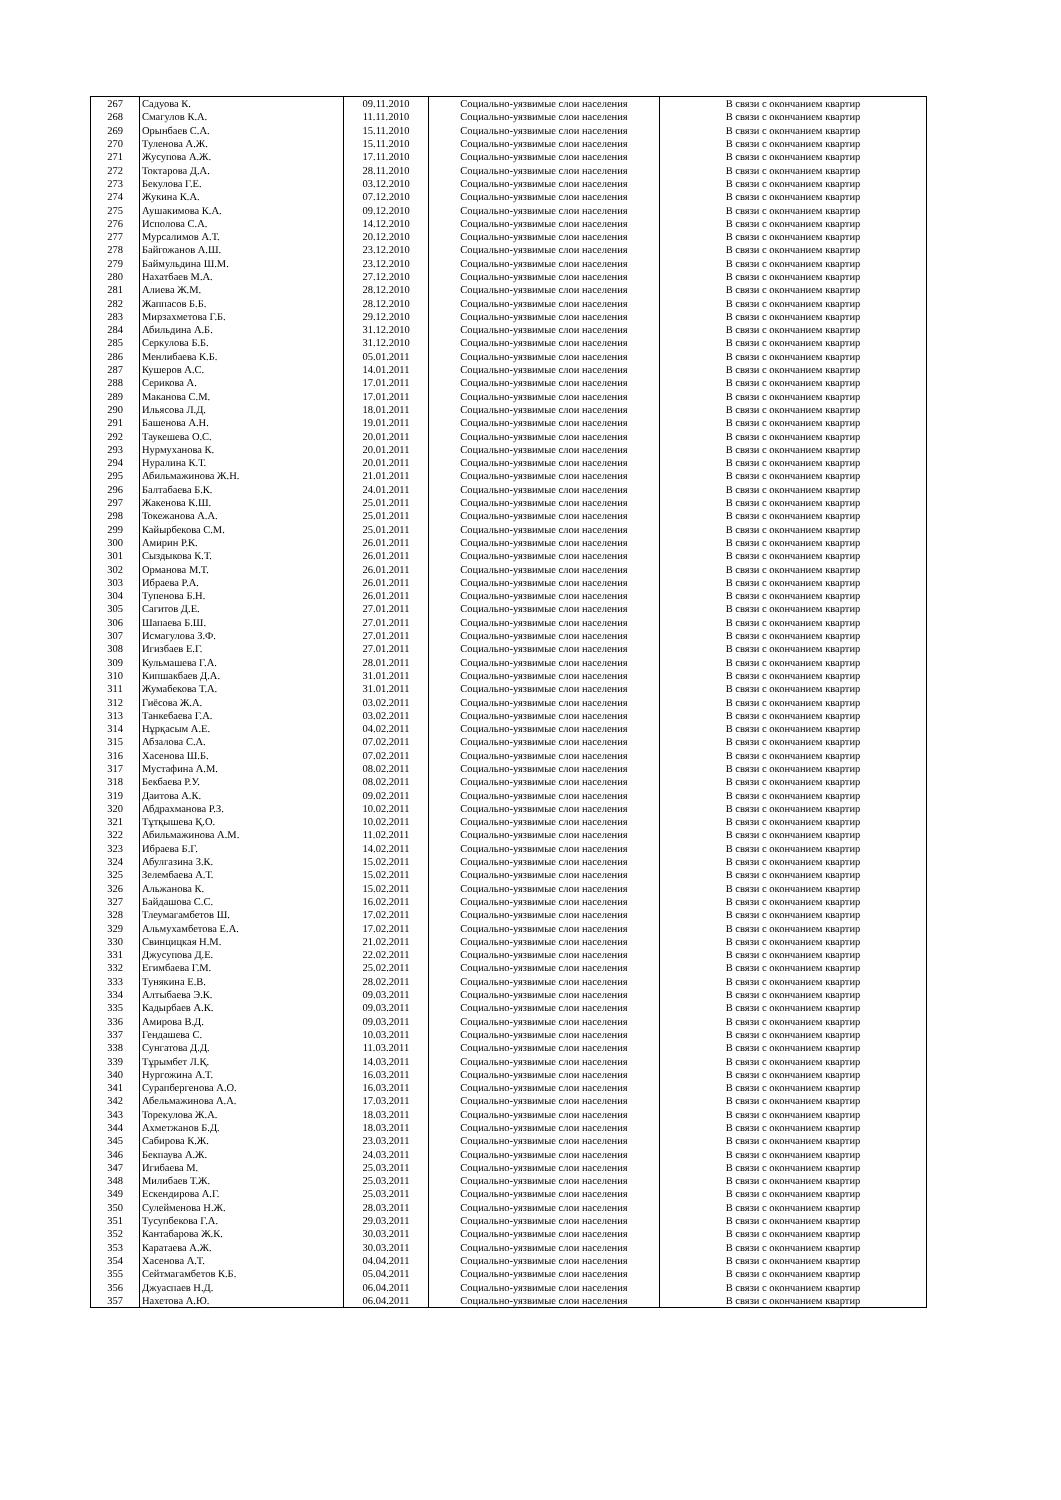| 267 | Садуова К. | 09.11.2010 | Социально-уязвимые слои населения | В связи с окончанием квартир |
| 268 | Смагулов К.А. | 11.11.2010 | Социально-уязвимые слои населения | В связи с окончанием квартир |
| 269 | Орынбаев С.А. | 15.11.2010 | Социально-уязвимые слои населения | В связи с окончанием квартир |
| 270 | Туленова А.Ж. | 15.11.2010 | Социально-уязвимые слои населения | В связи с окончанием квартир |
| 271 | Жусупова А.Ж. | 17.11.2010 | Социально-уязвимые слои населения | В связи с окончанием квартир |
| 272 | Токтарова Д.А. | 28.11.2010 | Социально-уязвимые слои населения | В связи с окончанием квартир |
| 273 | Бекулова Г.Е. | 03.12.2010 | Социально-уязвимые слои населения | В связи с окончанием квартир |
| 274 | Жукина К.А. | 07.12.2010 | Социально-уязвимые слои населения | В связи с окончанием квартир |
| 275 | Аушакимова К.А. | 09.12.2010 | Социально-уязвимые слои населения | В связи с окончанием квартир |
| 276 | Исполова С.А. | 14.12.2010 | Социально-уязвимые слои населения | В связи с окончанием квартир |
| 277 | Мурсалимов А.Т. | 20.12.2010 | Социально-уязвимые слои населения | В связи с окончанием квартир |
| 278 | Байгожанов А.Ш. | 23.12.2010 | Социально-уязвимые слои населения | В связи с окончанием квартир |
| 279 | Баймульдина Ш.М. | 23.12.2010 | Социально-уязвимые слои населения | В связи с окончанием квартир |
| 280 | Нахатбаев М.А. | 27.12.2010 | Социально-уязвимые слои населения | В связи с окончанием квартир |
| 281 | Алиева Ж.М. | 28.12.2010 | Социально-уязвимые слои населения | В связи с окончанием квартир |
| 282 | Жаппасов Б.Б. | 28.12.2010 | Социально-уязвимые слои населения | В связи с окончанием квартир |
| 283 | Мирзахметова Г.Б. | 29.12.2010 | Социально-уязвимые слои населения | В связи с окончанием квартир |
| 284 | Абильдина А.Б. | 31.12.2010 | Социально-уязвимые слои населения | В связи с окончанием квартир |
| 285 | Серкулова Б.Б. | 31.12.2010 | Социально-уязвимые слои населения | В связи с окончанием квартир |
| 286 | Менлибаева К.Б. | 05.01.2011 | Социально-уязвимые слои населения | В связи с окончанием квартир |
| 287 | Кушеров А.С. | 14.01.2011 | Социально-уязвимые слои населения | В связи с окончанием квартир |
| 288 | Серикова А. | 17.01.2011 | Социально-уязвимые слои населения | В связи с окончанием квартир |
| 289 | Маканова С.М. | 17.01.2011 | Социально-уязвимые слои населения | В связи с окончанием квартир |
| 290 | Ильясова Л.Д. | 18.01.2011 | Социально-уязвимые слои населения | В связи с окончанием квартир |
| 291 | Башенова А.Н. | 19.01.2011 | Социально-уязвимые слои населения | В связи с окончанием квартир |
| 292 | Таукешева О.С. | 20.01.2011 | Социально-уязвимые слои населения | В связи с окончанием квартир |
| 293 | Нурмуханова К. | 20.01.2011 | Социально-уязвимые слои населения | В связи с окончанием квартир |
| 294 | Нуралина К.Т. | 20.01.2011 | Социально-уязвимые слои населения | В связи с окончанием квартир |
| 295 | Абильмажинова Ж.Н. | 21.01.2011 | Социально-уязвимые слои населения | В связи с окончанием квартир |
| 296 | Балтабаева Б.К. | 24.01.2011 | Социально-уязвимые слои населения | В связи с окончанием квартир |
| 297 | Жакенова К.Ш. | 25.01.2011 | Социально-уязвимые слои населения | В связи с окончанием квартир |
| 298 | Токежанова А.А. | 25.01.2011 | Социально-уязвимые слои населения | В связи с окончанием квартир |
| 299 | Кайырбекова С.М. | 25.01.2011 | Социально-уязвимые слои населения | В связи с окончанием квартир |
| 300 | Амирин Р.К. | 26.01.2011 | Социально-уязвимые слои населения | В связи с окончанием квартир |
| 301 | Сыздыкова К.Т. | 26.01.2011 | Социально-уязвимые слои населения | В связи с окончанием квартир |
| 302 | Орманова М.Т. | 26.01.2011 | Социально-уязвимые слои населения | В связи с окончанием квартир |
| 303 | Ибраева Р.А. | 26.01.2011 | Социально-уязвимые слои населения | В связи с окончанием квартир |
| 304 | Тупенова Б.Н. | 26.01.2011 | Социально-уязвимые слои населения | В связи с окончанием квартир |
| 305 | Сагитов Д.Е. | 27.01.2011 | Социально-уязвимые слои населения | В связи с окончанием квартир |
| 306 | Шапаева Б.Ш. | 27.01.2011 | Социально-уязвимые слои населения | В связи с окончанием квартир |
| 307 | Исмагулова З.Ф. | 27.01.2011 | Социально-уязвимые слои населения | В связи с окончанием квартир |
| 308 | Игизбаев Е.Г. | 27.01.2011 | Социально-уязвимые слои населения | В связи с окончанием квартир |
| 309 | Кульмашева Г.А. | 28.01.2011 | Социально-уязвимые слои населения | В связи с окончанием квартир |
| 310 | Кипшакбаев Д.А. | 31.01.2011 | Социально-уязвимые слои населения | В связи с окончанием квартир |
| 311 | Жумабекова Т.А. | 31.01.2011 | Социально-уязвимые слои населения | В связи с окончанием квартир |
| 312 | Гиёсова Ж.А. | 03.02.2011 | Социально-уязвимые слои населения | В связи с окончанием квартир |
| 313 | Танкебаева Г.А. | 03.02.2011 | Социально-уязвимые слои населения | В связи с окончанием квартир |
| 314 | Нұрқасым А.Е. | 04.02.2011 | Социально-уязвимые слои населения | В связи с окончанием квартир |
| 315 | Абзалова С.А. | 07.02.2011 | Социально-уязвимые слои населения | В связи с окончанием квартир |
| 316 | Хасенова Ш.Б. | 07.02.2011 | Социально-уязвимые слои населения | В связи с окончанием квартир |
| 317 | Мустафина А.М. | 08.02.2011 | Социально-уязвимые слои населения | В связи с окончанием квартир |
| 318 | Бекбаева Р.У. | 08.02.2011 | Социально-уязвимые слои населения | В связи с окончанием квартир |
| 319 | Даитова А.К. | 09.02.2011 | Социально-уязвимые слои населения | В связи с окончанием квартир |
| 320 | Абдрахманова Р.З. | 10.02.2011 | Социально-уязвимые слои населения | В связи с окончанием квартир |
| 321 | Тұтқышева Қ.О. | 10.02.2011 | Социально-уязвимые слои населения | В связи с окончанием квартир |
| 322 | Абильмажинова А.М. | 11.02.2011 | Социально-уязвимые слои населения | В связи с окончанием квартир |
| 323 | Ибраева Б.Г. | 14.02.2011 | Социально-уязвимые слои населения | В связи с окончанием квартир |
| 324 | Абулгазина З.К. | 15.02.2011 | Социально-уязвимые слои населения | В связи с окончанием квартир |
| 325 | Зелембаева А.Т. | 15.02.2011 | Социально-уязвимые слои населения | В связи с окончанием квартир |
| 326 | Альжанова К. | 15.02.2011 | Социально-уязвимые слои населения | В связи с окончанием квартир |
| 327 | Байдашова С.С. | 16.02.2011 | Социально-уязвимые слои населения | В связи с окончанием квартир |
| 328 | Тлеумагамбетов Ш. | 17.02.2011 | Социально-уязвимые слои населения | В связи с окончанием квартир |
| 329 | Альмухамбетова Е.А. | 17.02.2011 | Социально-уязвимые слои населения | В связи с окончанием квартир |
| 330 | Свинцицкая Н.М. | 21.02.2011 | Социально-уязвимые слои населения | В связи с окончанием квартир |
| 331 | Джусупова Д.Е. | 22.02.2011 | Социально-уязвимые слои населения | В связи с окончанием квартир |
| 332 | Егимбаева Г.М. | 25.02.2011 | Социально-уязвимые слои населения | В связи с окончанием квартир |
| 333 | Тунякина Е.В. | 28.02.2011 | Социально-уязвимые слои населения | В связи с окончанием квартир |
| 334 | Алтыбаева Э.К. | 09.03.2011 | Социально-уязвимые слои населения | В связи с окончанием квартир |
| 335 | Кадырбаев А.К. | 09.03.2011 | Социально-уязвимые слои населения | В связи с окончанием квартир |
| 336 | Амирова В.Д. | 09.03.2011 | Социально-уязвимые слои населения | В связи с окончанием квартир |
| 337 | Гендашева С. | 10.03.2011 | Социально-уязвимые слои населения | В связи с окончанием квартир |
| 338 | Сунгатова Д.Д. | 11.03.2011 | Социально-уязвимые слои населения | В связи с окончанием квартир |
| 339 | Тұрымбет Л.Қ. | 14.03.2011 | Социально-уязвимые слои населения | В связи с окончанием квартир |
| 340 | Нургожина А.Т. | 16.03.2011 | Социально-уязвимые слои населения | В связи с окончанием квартир |
| 341 | Сурапбергенова А.О. | 16.03.2011 | Социально-уязвимые слои населения | В связи с окончанием квартир |
| 342 | Абельмажинова А.А. | 17.03.2011 | Социально-уязвимые слои населения | В связи с окончанием квартир |
| 343 | Торекулова Ж.А. | 18.03.2011 | Социально-уязвимые слои населения | В связи с окончанием квартир |
| 344 | Ахметжанов Б.Д. | 18.03.2011 | Социально-уязвимые слои населения | В связи с окончанием квартир |
| 345 | Сабирова К.Ж. | 23.03.2011 | Социально-уязвимые слои населения | В связи с окончанием квартир |
| 346 | Бекпаува А.Ж. | 24.03.2011 | Социально-уязвимые слои населения | В связи с окончанием квартир |
| 347 | Игибаева М. | 25.03.2011 | Социально-уязвимые слои населения | В связи с окончанием квартир |
| 348 | Милибаев Т.Ж. | 25.03.2011 | Социально-уязвимые слои населения | В связи с окончанием квартир |
| 349 | Ескендирова А.Г. | 25.03.2011 | Социально-уязвимые слои населения | В связи с окончанием квартир |
| 350 | Сулейменова Н.Ж. | 28.03.2011 | Социально-уязвимые слои населения | В связи с окончанием квартир |
| 351 | Тусупбекова Г.А. | 29.03.2011 | Социально-уязвимые слои населения | В связи с окончанием квартир |
| 352 | Кантабарова Ж.К. | 30.03.2011 | Социально-уязвимые слои населения | В связи с окончанием квартир |
| 353 | Каратаева А.Ж. | 30.03.2011 | Социально-уязвимые слои населения | В связи с окончанием квартир |
| 354 | Хасенова А.Т. | 04.04.2011 | Социально-уязвимые слои населения | В связи с окончанием квартир |
| 355 | Сейтмагамбетов К.Б. | 05.04.2011 | Социально-уязвимые слои населения | В связи с окончанием квартир |
| 356 | Джуаспаев Н.Д. | 06.04.2011 | Социально-уязвимые слои населения | В связи с окончанием квартир |
| 357 | Нахетова А.Ю. | 06.04.2011 | Социально-уязвимые слои населения | В связи с окончанием квартир |